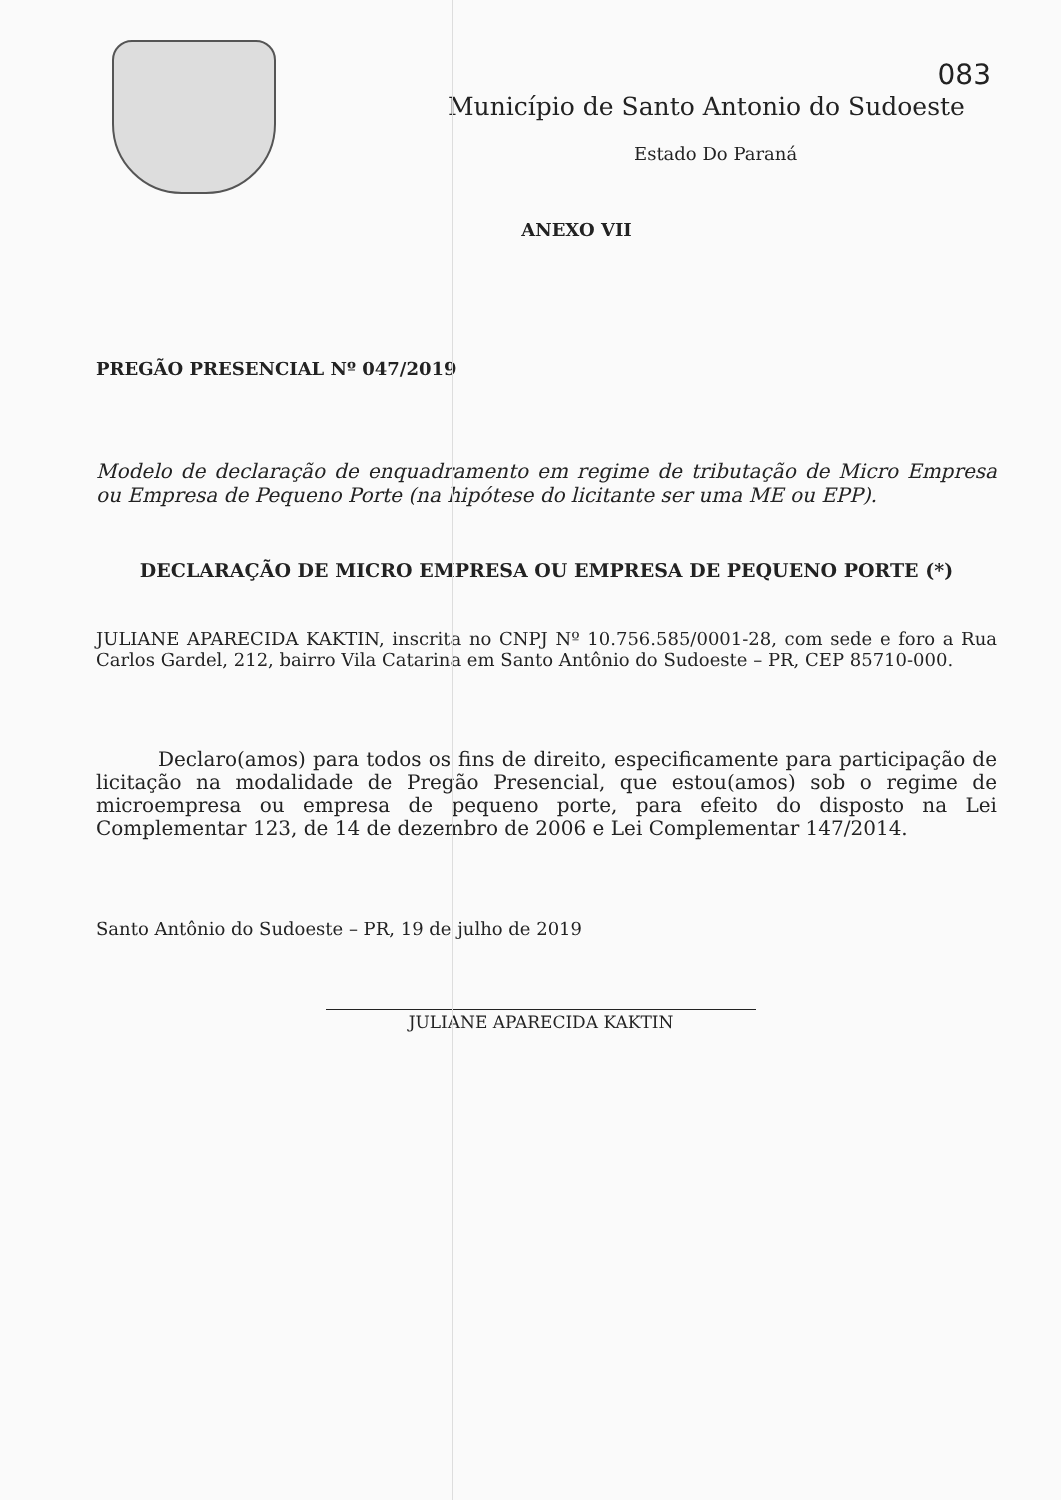083
Município de Santo Antonio do Sudoeste
Estado Do Paraná
ANEXO VII
PREGÃO PRESENCIAL Nº 047/2019
Modelo de declaração de enquadramento em regime de tributação de Micro Empresa ou Empresa de Pequeno Porte (na hipótese do licitante ser uma ME ou EPP).
DECLARAÇÃO DE MICRO EMPRESA OU EMPRESA DE PEQUENO PORTE (*)
JULIANE APARECIDA KAKTIN, inscrita no CNPJ Nº 10.756.585/0001-28, com sede e foro a Rua Carlos Gardel, 212, bairro Vila Catarina em Santo Antônio do Sudoeste – PR, CEP 85710-000.
Declaro(amos) para todos os fins de direito, especificamente para participação de licitação na modalidade de Pregão Presencial, que estou(amos) sob o regime de microempresa ou empresa de pequeno porte, para efeito do disposto na Lei Complementar 123, de 14 de dezembro de 2006 e Lei Complementar 147/2014.
Santo Antônio do Sudoeste – PR, 19 de julho de 2019
JULIANE APARECIDA KAKTIN